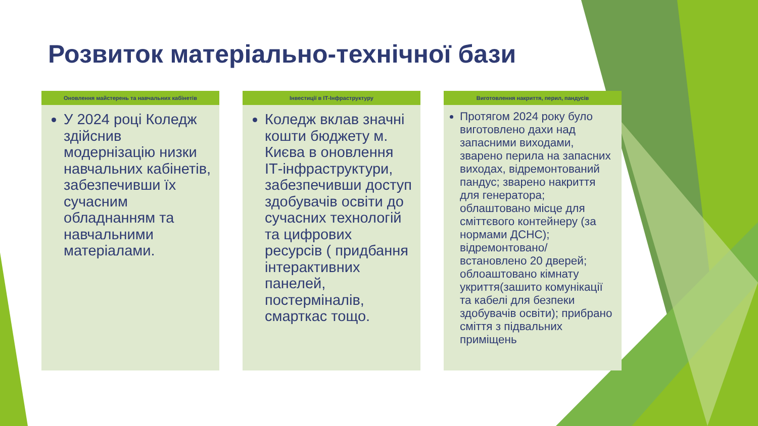Розвиток матеріально-технічної бази
Оновлення майстерень та навчальних кабінетів
У 2024 році Коледж здійснив модернізацію низки навчальних кабінетів, забезпечивши їх сучасним обладнанням та навчальними матеріалами.
Інвестиції в ІТ-Інфраструктуру
Коледж вклав значні кошти бюджету м. Києва в оновлення ІТ-інфраструктури, забезпечивши доступ здобувачів освіти до сучасних технологій та цифрових ресурсів ( придбання інтерактивних панелей, постерміналів, смарткас тощо.
Виготовлення накриття, перил, пандусів
Протягом 2024 року було виготовлено дахи над запасними виходами, зварено перила на запасних виходах, відремонтований пандус; зварено накриття для генератора; облаштовано місце для сміттєвого контейнеру (за нормами ДСНС); відремонтовано/встановлено 20 дверей; облоаштовано кімнату укриття(зашито комунікації та кабелі для безпеки здобувачів освіти); прибрано сміття з підвальних приміщень